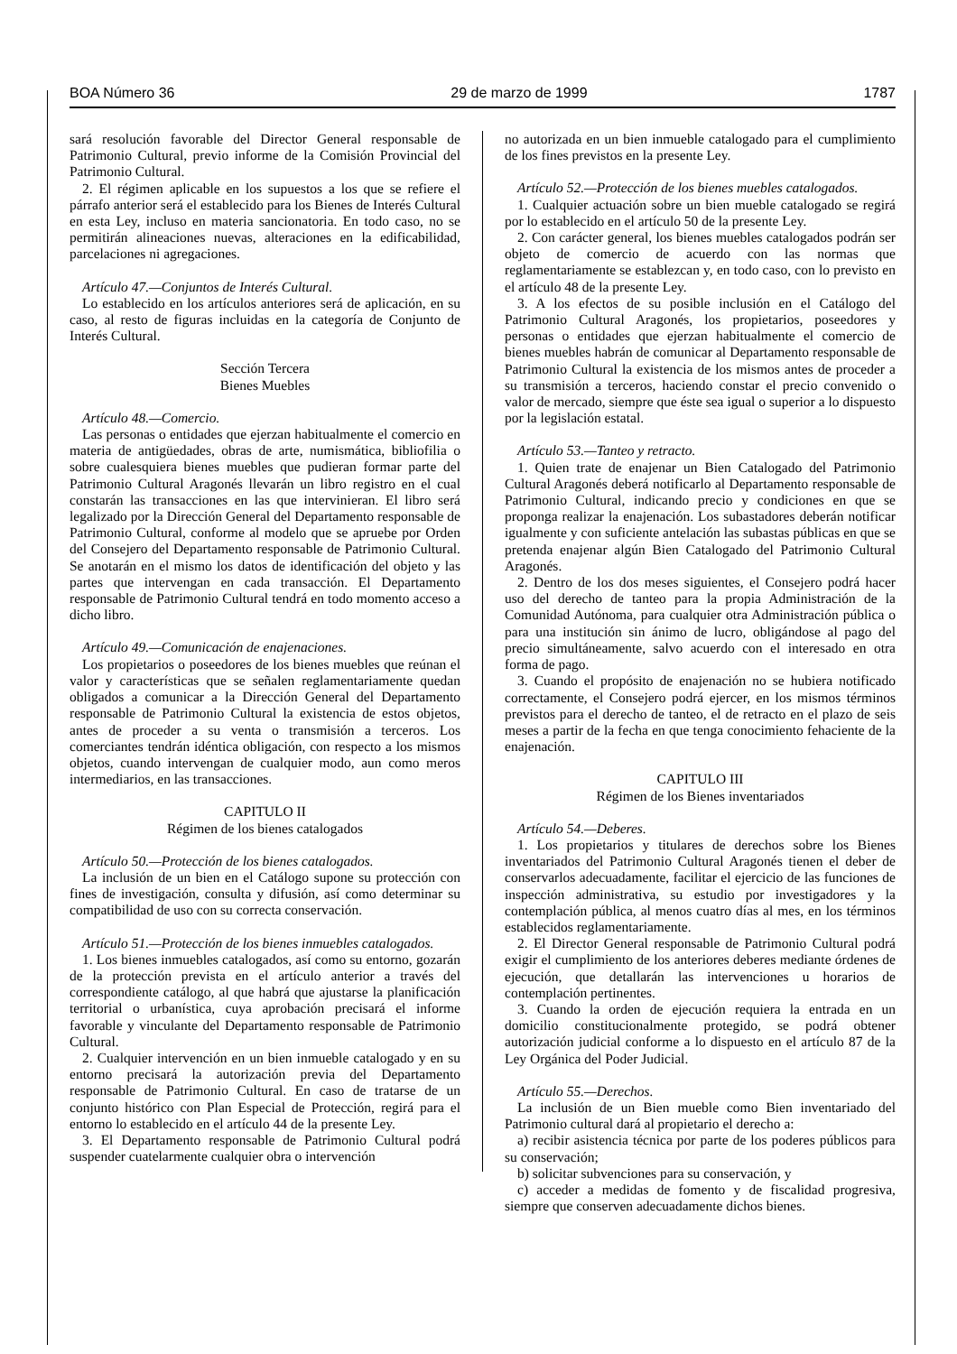BOA Número 36 29 de marzo de 1999 1787
sará resolución favorable del Director General responsable de Patrimonio Cultural, previo informe de la Comisión Provincial del Patrimonio Cultural.
2. El régimen aplicable en los supuestos a los que se refiere el párrafo anterior será el establecido para los Bienes de Interés Cultural en esta Ley, incluso en materia sancionatoria. En todo caso, no se permitirán alineaciones nuevas, alteraciones en la edificabilidad, parcelaciones ni agregaciones.
Artículo 47.—Conjuntos de Interés Cultural.
Lo establecido en los artículos anteriores será de aplicación, en su caso, al resto de figuras incluidas en la categoría de Conjunto de Interés Cultural.
Sección Tercera
Bienes Muebles
Artículo 48.—Comercio.
Las personas o entidades que ejerzan habitualmente el comercio en materia de antigüedades, obras de arte, numismática, bibliofilia o sobre cualesquiera bienes muebles que pudieran formar parte del Patrimonio Cultural Aragonés llevarán un libro registro en el cual constarán las transacciones en las que intervinieran. El libro será legalizado por la Dirección General del Departamento responsable de Patrimonio Cultural, conforme al modelo que se apruebe por Orden del Consejero del Departamento responsable de Patrimonio Cultural. Se anotarán en el mismo los datos de identificación del objeto y las partes que intervengan en cada transacción. El Departamento responsable de Patrimonio Cultural tendrá en todo momento acceso a dicho libro.
Artículo 49.—Comunicación de enajenaciones.
Los propietarios o poseedores de los bienes muebles que reúnan el valor y características que se señalen reglamentariamente quedan obligados a comunicar a la Dirección General del Departamento responsable de Patrimonio Cultural la existencia de estos objetos, antes de proceder a su venta o transmisión a terceros. Los comerciantes tendrán idéntica obligación, con respecto a los mismos objetos, cuando intervengan de cualquier modo, aun como meros intermediarios, en las transacciones.
CAPITULO II
Régimen de los bienes catalogados
Artículo 50.—Protección de los bienes catalogados.
La inclusión de un bien en el Catálogo supone su protección con fines de investigación, consulta y difusión, así como determinar su compatibilidad de uso con su correcta conservación.
Artículo 51.—Protección de los bienes inmuebles catalogados.
1. Los bienes inmuebles catalogados, así como su entorno, gozarán de la protección prevista en el artículo anterior a través del correspondiente catálogo, al que habrá que ajustarse la planificación territorial o urbanística, cuya aprobación precisará el informe favorable y vinculante del Departamento responsable de Patrimonio Cultural.
2. Cualquier intervención en un bien inmueble catalogado y en su entorno precisará la autorización previa del Departamento responsable de Patrimonio Cultural. En caso de tratarse de un conjunto histórico con Plan Especial de Protección, regirá para el entorno lo establecido en el artículo 44 de la presente Ley.
3. El Departamento responsable de Patrimonio Cultural podrá suspender cuatelarmente cualquier obra o intervención
no autorizada en un bien inmueble catalogado para el cumplimiento de los fines previstos en la presente Ley.
Artículo 52.—Protección de los bienes muebles catalogados.
1. Cualquier actuación sobre un bien mueble catalogado se regirá por lo establecido en el artículo 50 de la presente Ley.
2. Con carácter general, los bienes muebles catalogados podrán ser objeto de comercio de acuerdo con las normas que reglamentariamente se establezcan y, en todo caso, con lo previsto en el artículo 48 de la presente Ley.
3. A los efectos de su posible inclusión en el Catálogo del Patrimonio Cultural Aragonés, los propietarios, poseedores y personas o entidades que ejerzan habitualmente el comercio de bienes muebles habrán de comunicar al Departamento responsable de Patrimonio Cultural la existencia de los mismos antes de proceder a su transmisión a terceros, haciendo constar el precio convenido o valor de mercado, siempre que éste sea igual o superior a lo dispuesto por la legislación estatal.
Artículo 53.—Tanteo y retracto.
1. Quien trate de enajenar un Bien Catalogado del Patrimonio Cultural Aragonés deberá notificarlo al Departamento responsable de Patrimonio Cultural, indicando precio y condiciones en que se proponga realizar la enajenación. Los subastadores deberán notificar igualmente y con suficiente antelación las subastas públicas en que se pretenda enajenar algún Bien Catalogado del Patrimonio Cultural Aragonés.
2. Dentro de los dos meses siguientes, el Consejero podrá hacer uso del derecho de tanteo para la propia Administración de la Comunidad Autónoma, para cualquier otra Administración pública o para una institución sin ánimo de lucro, obligándose al pago del precio simultáneamente, salvo acuerdo con el interesado en otra forma de pago.
3. Cuando el propósito de enajenación no se hubiera notificado correctamente, el Consejero podrá ejercer, en los mismos términos previstos para el derecho de tanteo, el de retracto en el plazo de seis meses a partir de la fecha en que tenga conocimiento fehaciente de la enajenación.
CAPITULO III
Régimen de los Bienes inventariados
Artículo 54.—Deberes.
1. Los propietarios y titulares de derechos sobre los Bienes inventariados del Patrimonio Cultural Aragonés tienen el deber de conservarlos adecuadamente, facilitar el ejercicio de las funciones de inspección administrativa, su estudio por investigadores y la contemplación pública, al menos cuatro días al mes, en los términos establecidos reglamentariamente.
2. El Director General responsable de Patrimonio Cultural podrá exigir el cumplimiento de los anteriores deberes mediante órdenes de ejecución, que detallarán las intervenciones u horarios de contemplación pertinentes.
3. Cuando la orden de ejecución requiera la entrada en un domicilio constitucionalmente protegido, se podrá obtener autorización judicial conforme a lo dispuesto en el artículo 87 de la Ley Orgánica del Poder Judicial.
Artículo 55.—Derechos.
La inclusión de un Bien mueble como Bien inventariado del Patrimonio cultural dará al propietario el derecho a:
a) recibir asistencia técnica por parte de los poderes públicos para su conservación;
b) solicitar subvenciones para su conservación, y
c) acceder a medidas de fomento y de fiscalidad progresiva, siempre que conserven adecuadamente dichos bienes.